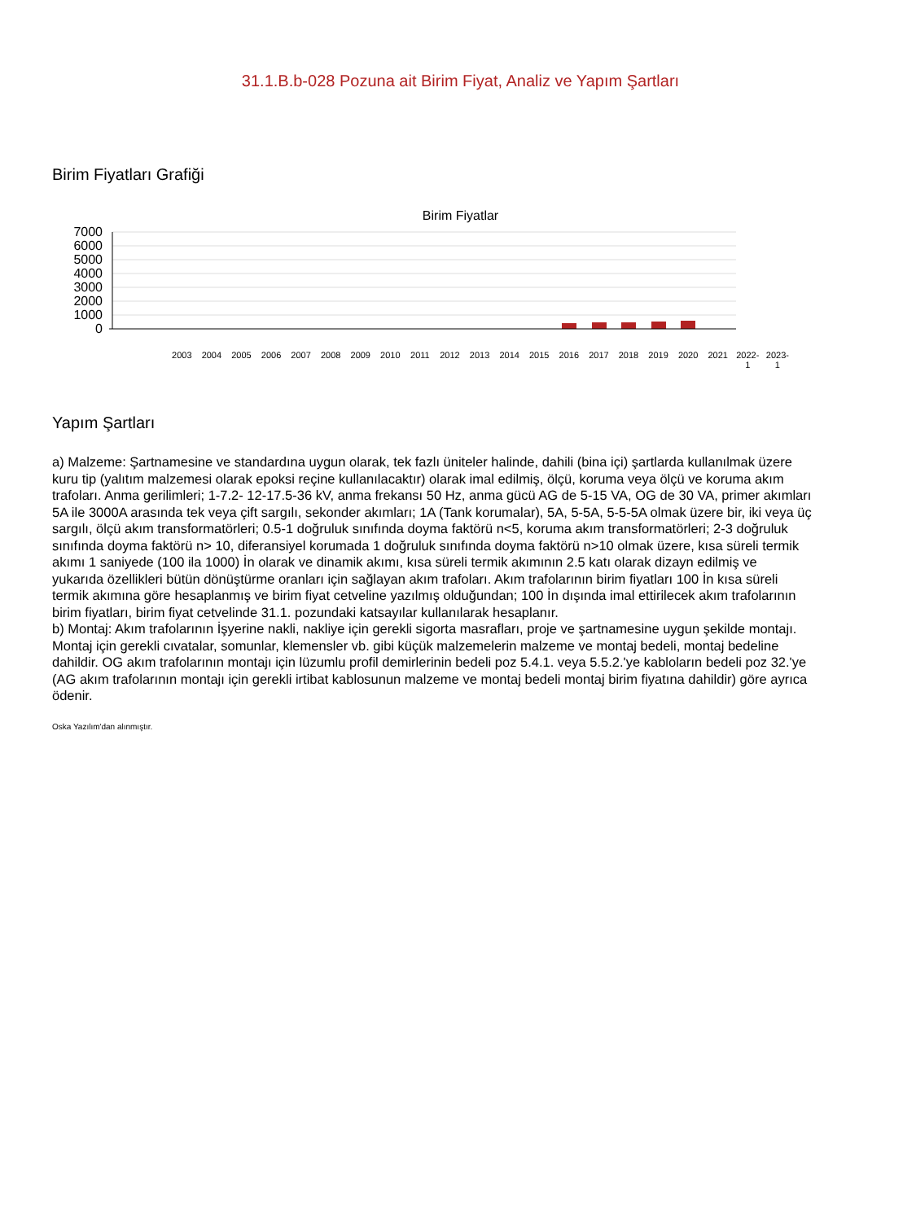31.1.B.b-028 Pozuna ait Birim Fiyat, Analiz ve Yapım Şartları
Birim Fiyatları Grafiği
Birim Fiyatlar
7000
6000
5000
4000
3000
2000
1000
0
2003 2004 2005 2006 2007 2008 2009 2010 2011 2012 2013 2014 2015 2016 2017 2018 2019 2020 2021 2022-
1 2023-
1
Yapım Şartları
a) Malzeme: Şartnamesine ve standardına uygun olarak, tek fazlı üniteler halinde, dahili (bina içi) şartlarda kullanılmak üzere kuru tip (yalıtım malzemesi olarak epoksi reçine kullanılacaktır) olarak imal edilmiş, ölçü, koruma veya ölçü ve koruma akım trafoları. Anma gerilimleri; 1-7.2- 12-17.5-36 kV, anma frekansı 50 Hz, anma gücü AG de 5-15 VA, OG de 30 VA, primer akımları 5A ile 3000A arasında tek veya çift sargılı, sekonder akımları; 1A (Tank korumalar), 5A, 5-5A, 5-5-5A olmak üzere bir, iki veya üç sargılı, ölçü akım transformatörleri; 0.5-1 doğruluk sınıfında doyma faktörü n<5, koruma akım transformatörleri; 2-3 doğruluk sınıfında doyma faktörü n> 10, diferansiyel korumada 1 doğruluk sınıfında doyma faktörü n>10 olmak üzere, kısa süreli termik akımı 1 saniyede (100 ila 1000) İn olarak ve dinamik akımı, kısa süreli termik akımının 2.5 katı olarak dizayn edilmiş ve yukarıda özellikleri bütün dönüştürme oranları için sağlayan akım trafoları. Akım trafolarının birim fiyatları 100 İn kısa süreli termik akımına göre hesaplanmış ve birim fiyat cetveline yazılmış olduğundan; 100 İn dışında imal ettirilecek akım trafolarının birim fiyatları, birim fiyat cetvelinde 31.1. pozundaki katsayılar kullanılarak hesaplanır.
b) Montaj: Akım trafolarının İşyerine nakli, nakliye için gerekli sigorta masrafları, proje ve şartnamesine uygun şekilde montajı. Montaj için gerekli cıvatalar, somunlar, klemensler vb. gibi küçük malzemelerin malzeme ve montaj bedeli, montaj bedeline dahildir. OG akım trafolarının montajı için lüzumlu profil demirlerinin bedeli poz 5.4.1. veya 5.5.2.'ye kabloların bedeli poz 32.'ye (AG akım trafolarının montajı için gerekli irtibat kablosunun malzeme ve montaj bedeli montaj birim fiyatına dahildir) göre ayrıca ödenir.
Oska Yazılım'dan alınmıştır.